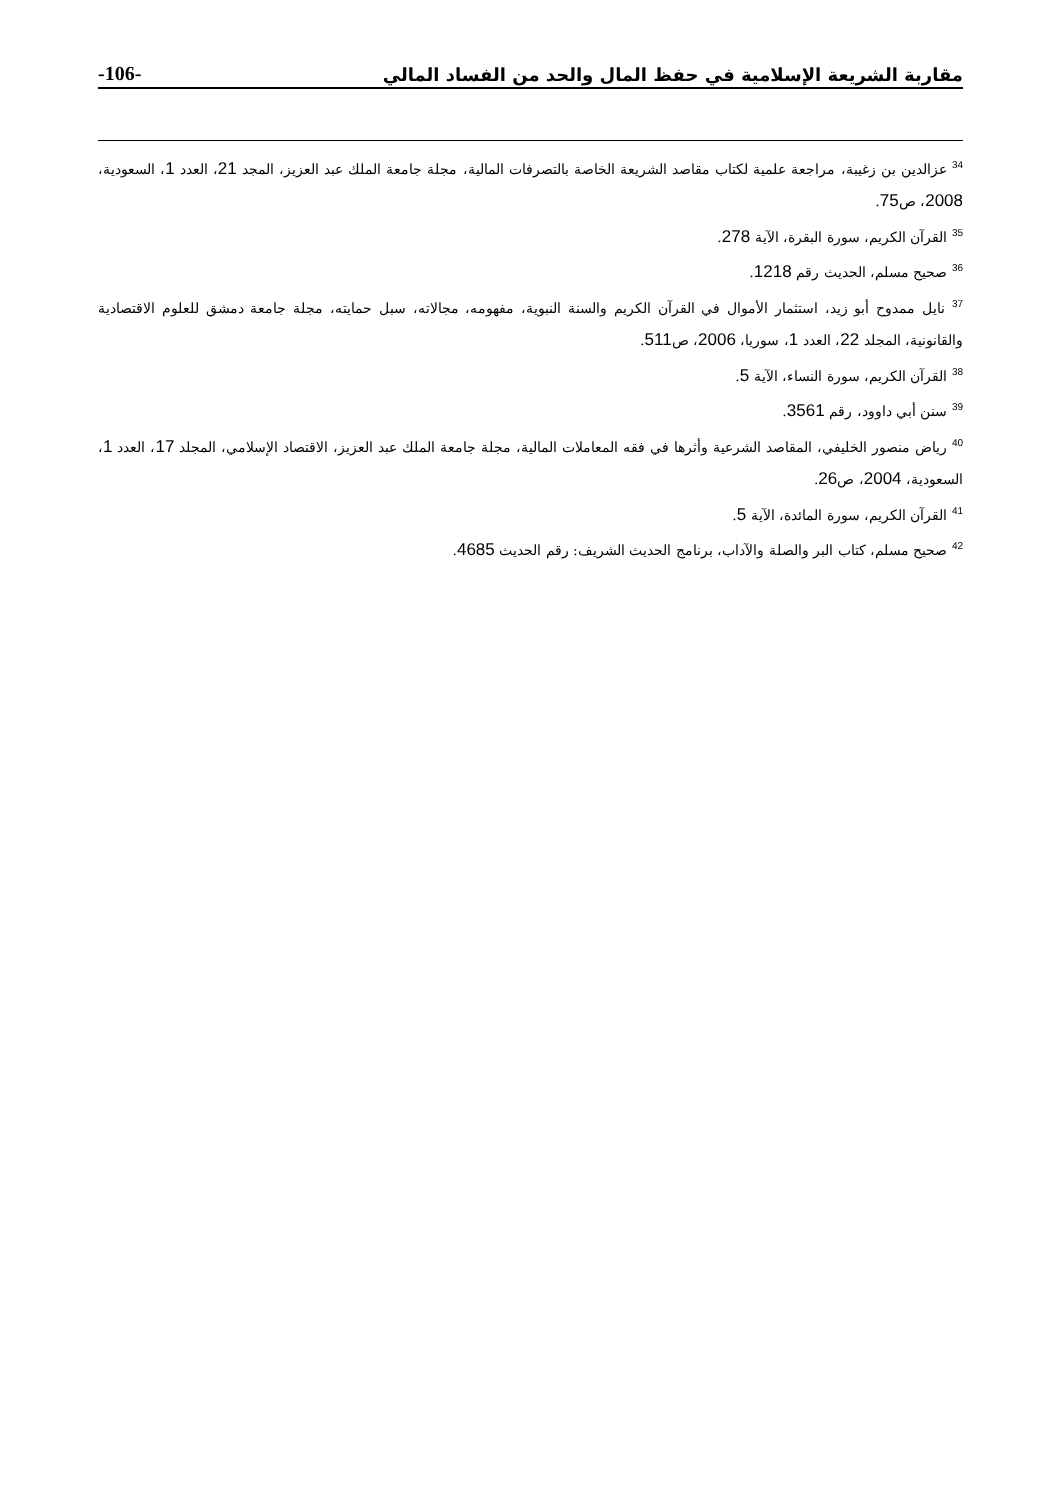-106- مقاربة الشريعة الإسلامية في حفظ المال والحد من الفساد المالي
<sup>34</sup> عزالدين بن زغيبة، مراجعة علمية لكتاب مقاصد الشريعة الخاصة بالتصرفات المالية، مجلة جامعة الملك عبد العزيز، المجد 21، العدد 1، السعودية، 2008، ص75.
<sup>35</sup> القرآن الكريم، سورة البقرة، الآية 278.
<sup>36</sup> صحيح مسلم، الحديث رقم 1218.
<sup>37</sup> نايل ممدوح أبو زيد، استثمار الأموال في القرآن الكريم والسنة النبوية، مفهومه، مجالاته، سبل حمايته، مجلة جامعة دمشق للعلوم الاقتصادية والقانونية، المجلد 22، العدد 1، سوريا، 2006، ص511.
<sup>38</sup> القرآن الكريم، سورة النساء، الآية 5.
<sup>39</sup> سنن أبي داوود، رقم 3561.
<sup>40</sup> رياض منصور الخليفي، المقاصد الشرعية وأثرها في فقه المعاملات المالية، مجلة جامعة الملك عبد العزيز، الاقتصاد الإسلامي، المجلد 17، العدد 1، السعودية، 2004، ص26.
<sup>41</sup> القرآن الكريم، سورة المائدة، الآية 5.
<sup>42</sup> صحيح مسلم، كتاب البر والصلة والآداب، برنامج الحديث الشريف: رقم الحديث 4685.